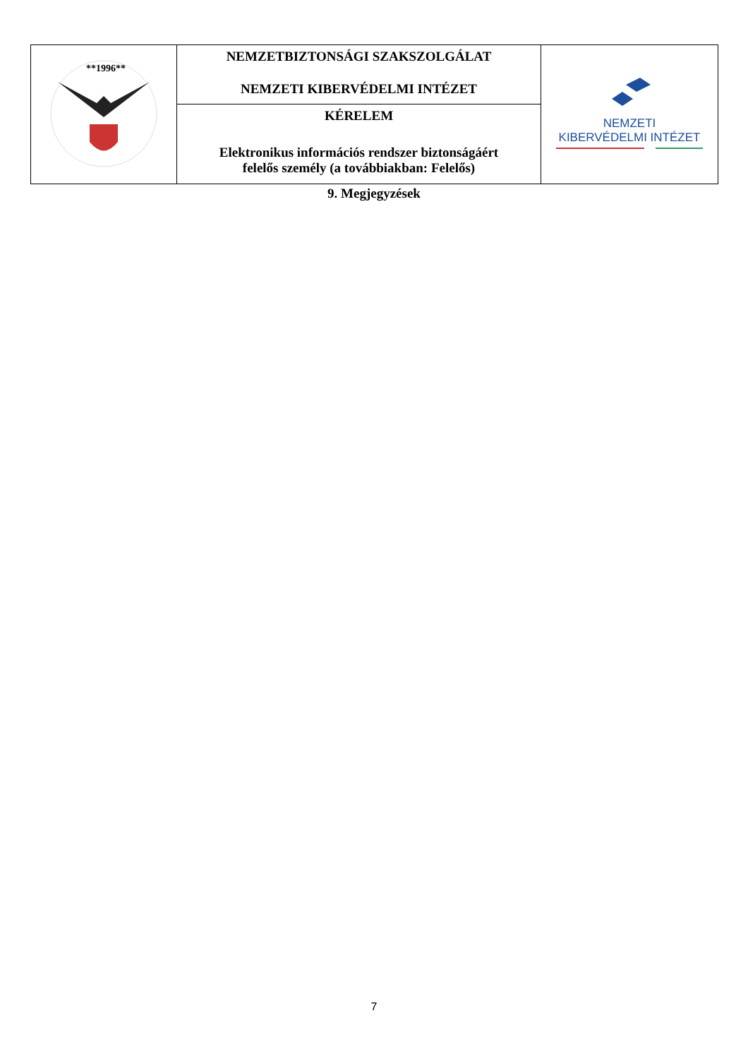| **1996** | NEMZETBIZTONSÁGI SZAKSZOLGÁLAT NEMZETI KIBERVÉDELMI INTÉZET | NEMZETI KIBERVÉDELMI INTÉZET |
| | KÉRELEM Elektronikus információs rendszer biztonságáért felelős személy (a továbbiakban: Felelős) | |
9. Megjegyzések
7